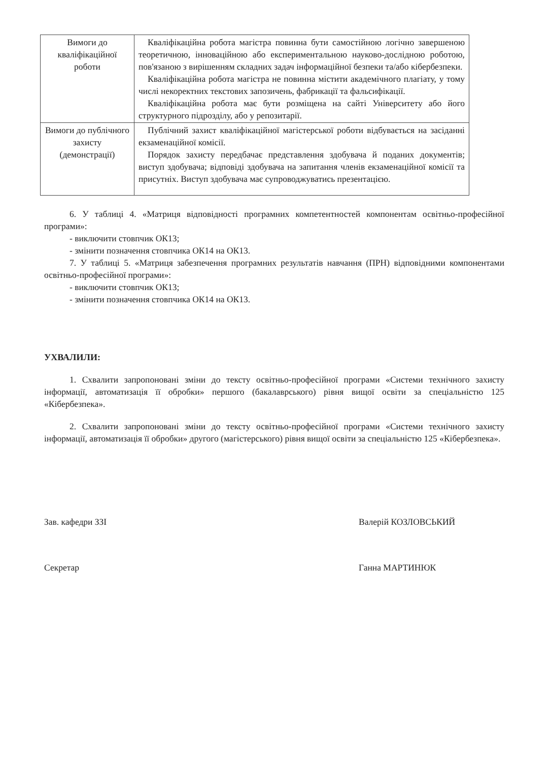| Вимоги до кваліфікаційної роботи | Кваліфікаційна робота магістра повинна бути самостійною логічно завершеною теоретичною, інноваційною або експериментальною науково-дослідною роботою, пов'язаною з вирішенням складних задач інформаційної безпеки та/або кібербезпеки. Кваліфікаційна робота магістра не повинна містити академічного плагіату, у тому числі некоректних текстових запозичень, фабрикації та фальсифікації. Кваліфікаційна робота має бути розміщена на сайті Університету або його структурного підрозділу, або у репозитарії. |
| Вимоги до публічного захисту (демонстрації) | Публічний захист кваліфікаційної магістерської роботи відбувається на засіданні екзаменаційної комісії. Порядок захисту передбачає представлення здобувача й поданих документів; виступ здобувача; відповіді здобувача на запитання членів екзаменаційної комісії та присутніх. Виступ здобувача має супроводжуватись презентацією. |
6. У таблиці 4. «Матриця відповідності програмних компетентностей компонентам освітньо-професійної програми»:
- виключити стовпчик ОК13;
- змінити позначення стовпчика ОК14 на ОК13.
7. У таблиці 5. «Матриця забезпечення програмних результатів навчання (ПРН) відповідними компонентами освітньо-професійної програми»:
- виключити стовпчик ОК13;
- змінити позначення стовпчика ОК14 на ОК13.
УХВАЛИЛИ:
1. Схвалити запропоновані зміни до тексту освітньо-професійної програми «Системи технічного захисту інформації, автоматизація її обробки» першого (бакалаврського) рівня вищої освіти за спеціальністю 125 «Кібербезпека».
2. Схвалити запропоновані зміни до тексту освітньо-професійної програми «Системи технічного захисту інформації, автоматизація її обробки» другого (магістерського) рівня вищої освіти за спеціальністю 125 «Кібербезпека».
Зав. кафедри ЗЗІ Валерій КОЗЛОВСЬКИЙ
Секретар Ганна МАРТИНЮК